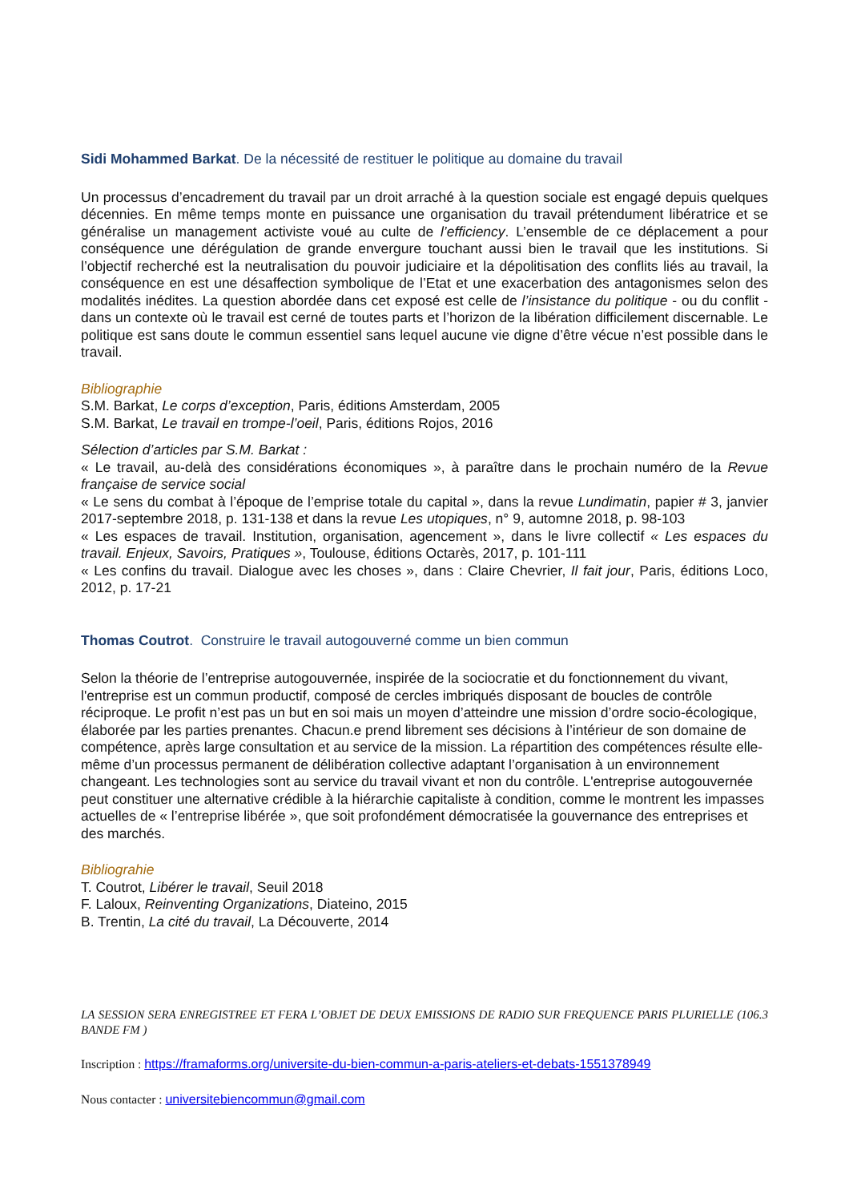Sidi Mohammed Barkat. De la nécessité de restituer le politique au domaine du travail
Un processus d’encadrement du travail par un droit arraché à la question sociale est engagé depuis quelques décennies. En même temps monte en puissance une organisation du travail prétendument libératrice et se généralise un management activiste voué au culte de l’efficiency. L’ensemble de ce déplacement a pour conséquence une dérégulation de grande envergure touchant aussi bien le travail que les institutions. Si l’objectif recherché est la neutralisation du pouvoir judiciaire et la dépolitisation des conflits liés au travail, la conséquence en est une désaffection symbolique de l’Etat et une exacerbation des antagonismes selon des modalités inédites. La question abordée dans cet exposé est celle de l’insistance du politique - ou du conflit - dans un contexte où le travail est cerné de toutes parts et l’horizon de la libération difficilement discernable. Le politique est sans doute le commun essentiel sans lequel aucune vie digne d’être vécue n’est possible dans le travail.
Bibliographie
S.M. Barkat, Le corps d’exception, Paris, éditions Amsterdam, 2005
S.M. Barkat, Le travail en trompe-l’oeil, Paris, éditions Rojos, 2016
Sélection d’articles par S.M. Barkat :
« Le travail, au-delà des considérations économiques », à paraître dans le prochain numéro de la Revue française de service social
« Le sens du combat à l’époque de l’emprise totale du capital », dans la revue Lundimatin, papier # 3, janvier 2017-septembre 2018, p. 131-138 et dans la revue Les utopiques, n° 9, automne 2018, p. 98-103
« Les espaces de travail. Institution, organisation, agencement », dans le livre collectif « Les espaces du travail. Enjeux, Savoirs, Pratiques », Toulouse, éditions Octarès, 2017, p. 101-111
« Les confins du travail. Dialogue avec les choses », dans : Claire Chevrier, Il fait jour, Paris, éditions Loco, 2012, p. 17-21
Thomas Coutrot. Construire le travail autogouverné comme un bien commun
Selon la théorie de l’entreprise autogouvernée, inspirée de la sociocratie et du fonctionnement du vivant, l'entreprise est un commun productif, composé de cercles imbriqués disposant de boucles de contrôle réciproque. Le profit n’est pas un but en soi mais un moyen d’atteindre une mission d’ordre socio-écologique, élaborée par les parties prenantes. Chacun.e prend librement ses décisions à l’intérieur de son domaine de compétence, après large consultation et au service de la mission. La répartition des compétences résulte elle-même d’un processus permanent de délibération collective adaptant l’organisation à un environnement changeant. Les technologies sont au service du travail vivant et non du contrôle. L'entreprise autogouvernée peut constituer une alternative crédible à la hiérarchie capitaliste à condition, comme le montrent les impasses actuelles de « l’entreprise libérée », que soit profondément démocratisée la gouvernance des entreprises et des marchés.
Bibliograhie
T. Coutrot, Libérer le travail, Seuil 2018
F. Laloux, Reinventing Organizations, Diateino, 2015
B. Trentin, La cité du travail, La Découverte, 2014
LA SESSION SERA ENREGISTREE ET FERA L’OBJET DE DEUX EMISSIONS DE RADIO SUR FREQUENCE PARIS PLURIELLE (106.3 BANDE FM )
Inscription : https://framaforms.org/universite-du-bien-commun-a-paris-ateliers-et-debats-1551378949
Nous contacter : universitebiencommun@gmail.com